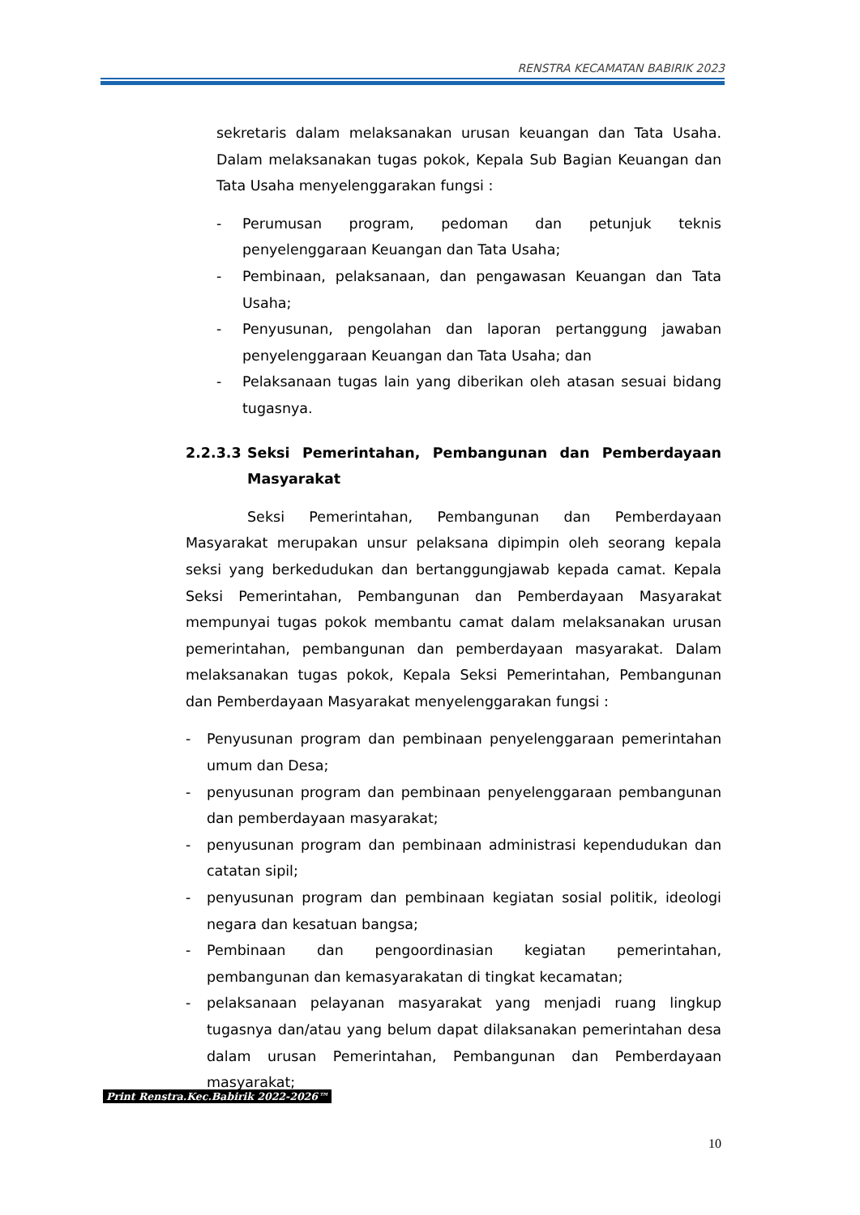RENSTRA KECAMATAN BABIRIK 2023
sekretaris dalam melaksanakan urusan keuangan dan Tata Usaha. Dalam melaksanakan tugas pokok, Kepala Sub Bagian Keuangan dan Tata Usaha menyelenggarakan fungsi :
- Perumusan program, pedoman dan petunjuk teknis penyelenggaraan Keuangan dan Tata Usaha;
- Pembinaan, pelaksanaan, dan pengawasan Keuangan dan Tata Usaha;
- Penyusunan, pengolahan dan laporan pertanggung jawaban penyelenggaraan Keuangan dan Tata Usaha; dan
- Pelaksanaan tugas lain yang diberikan oleh atasan sesuai bidang tugasnya.
2.2.3.3 Seksi Pemerintahan, Pembangunan dan Pemberdayaan Masyarakat
Seksi Pemerintahan, Pembangunan dan Pemberdayaan Masyarakat merupakan unsur pelaksana dipimpin oleh seorang kepala seksi yang berkedudukan dan bertanggungjawab kepada camat. Kepala Seksi Pemerintahan, Pembangunan dan Pemberdayaan Masyarakat mempunyai tugas pokok membantu camat dalam melaksanakan urusan pemerintahan, pembangunan dan pemberdayaan masyarakat. Dalam melaksanakan tugas pokok, Kepala Seksi Pemerintahan, Pembangunan dan Pemberdayaan Masyarakat menyelenggarakan fungsi :
- Penyusunan program dan pembinaan penyelenggaraan pemerintahan umum dan Desa;
- penyusunan program dan pembinaan penyelenggaraan pembangunan dan pemberdayaan masyarakat;
- penyusunan program dan pembinaan administrasi kependudukan dan catatan sipil;
- penyusunan program dan pembinaan kegiatan sosial politik, ideologi negara dan kesatuan bangsa;
- Pembinaan dan pengoordinasian kegiatan pemerintahan, pembangunan dan kemasyarakatan di tingkat kecamatan;
- pelaksanaan pelayanan masyarakat yang menjadi ruang lingkup tugasnya dan/atau yang belum dapat dilaksanakan pemerintahan desa dalam urusan Pemerintahan, Pembangunan dan Pemberdayaan masyarakat;
Print Renstra.Kec.Babirik 2022-2026™
10